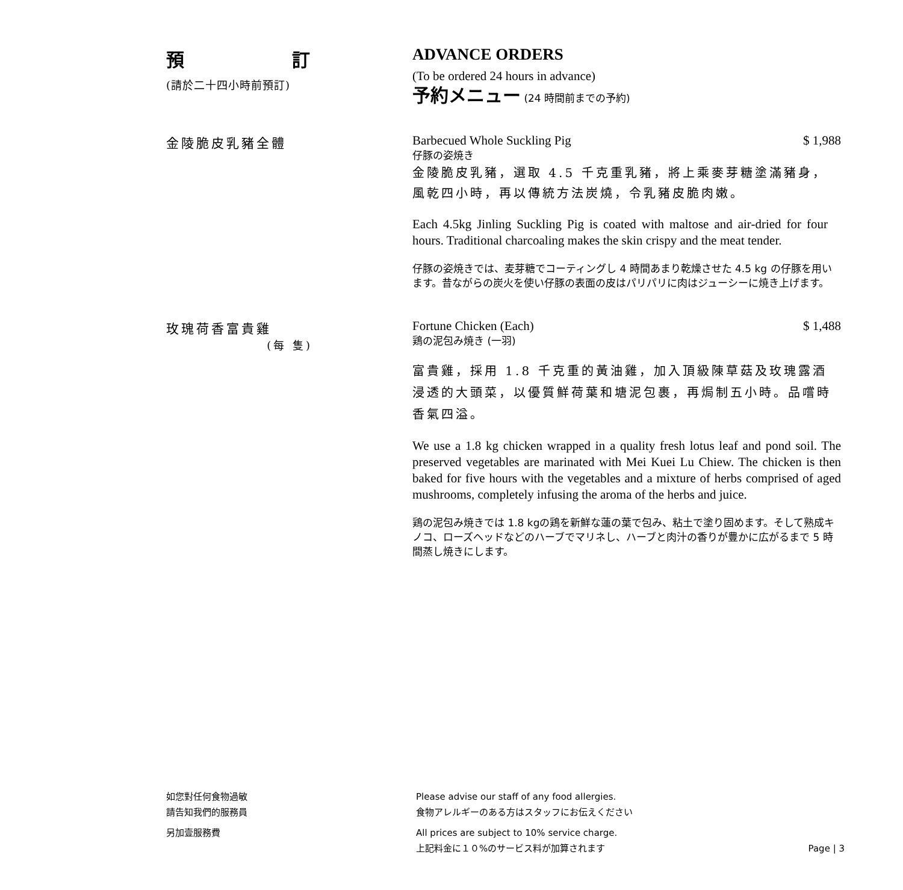預 訂
(請於二十四小時前預訂)
ADVANCE ORDERS
(To be ordered 24 hours in advance)
予約メニュー (24 時間前までの予約)
金陵脆皮乳豬全體 Barbecued Whole Suckling Pig $ 1,988
仔豚の姿焼き
金陵脆皮乳豬，選取 4.5 千克重乳豬，將上乘麥芽糖塗滿豬身，風乾四小時，再以傳統方法炭燒，令乳豬皮脆肉嫩。
Each 4.5kg Jinling Suckling Pig is coated with maltose and air-dried for four hours. Traditional charcoaling makes the skin crispy and the meat tender.
仔豚の姿焼きでは、麦芽糖でコーティングし 4 時間あまり乾燥させた 4.5 kg の仔豚を用います。昔ながらの炭火を使い仔豚の表面の皮はパリパリに肉はジューシーに焼き上げます。
玫瑰荷香富貴雞
(每 隻)
Fortune Chicken (Each) $ 1,488
鶏の泥包み焼き (一羽)
富貴雞，採用 1.8 千克重的黃油雞，加入頂級陳草菇及玫瑰露酒浸透的大頭菜，以優質鮮荷葉和塘泥包裹，再焗制五小時。品嚐時香氣四溢。
We use a 1.8 kg chicken wrapped in a quality fresh lotus leaf and pond soil. The preserved vegetables are marinated with Mei Kuei Lu Chiew. The chicken is then baked for five hours with the vegetables and a mixture of herbs comprised of aged mushrooms, completely infusing the aroma of the herbs and juice.
鶏の泥包み焼きでは 1.8 kgの鶏を新鮮な蓮の葉で包み、粘土で塗り固めます。そして熟成キノコ、ローズヘッドなどのハーブでマリネし、ハーブと肉汁の香りが豊かに広がるまで 5 時間蒸し焼きにします。
如您對任何食物過敏
請告知我們的服務員
Please advise our staff of any food allergies.
食物アレルギーのある方はスタッフにお伝えください
另加壹服務費 All prices are subject to 10% service charge.
上記料金に１０%のサービス料が加算されます Page | 3